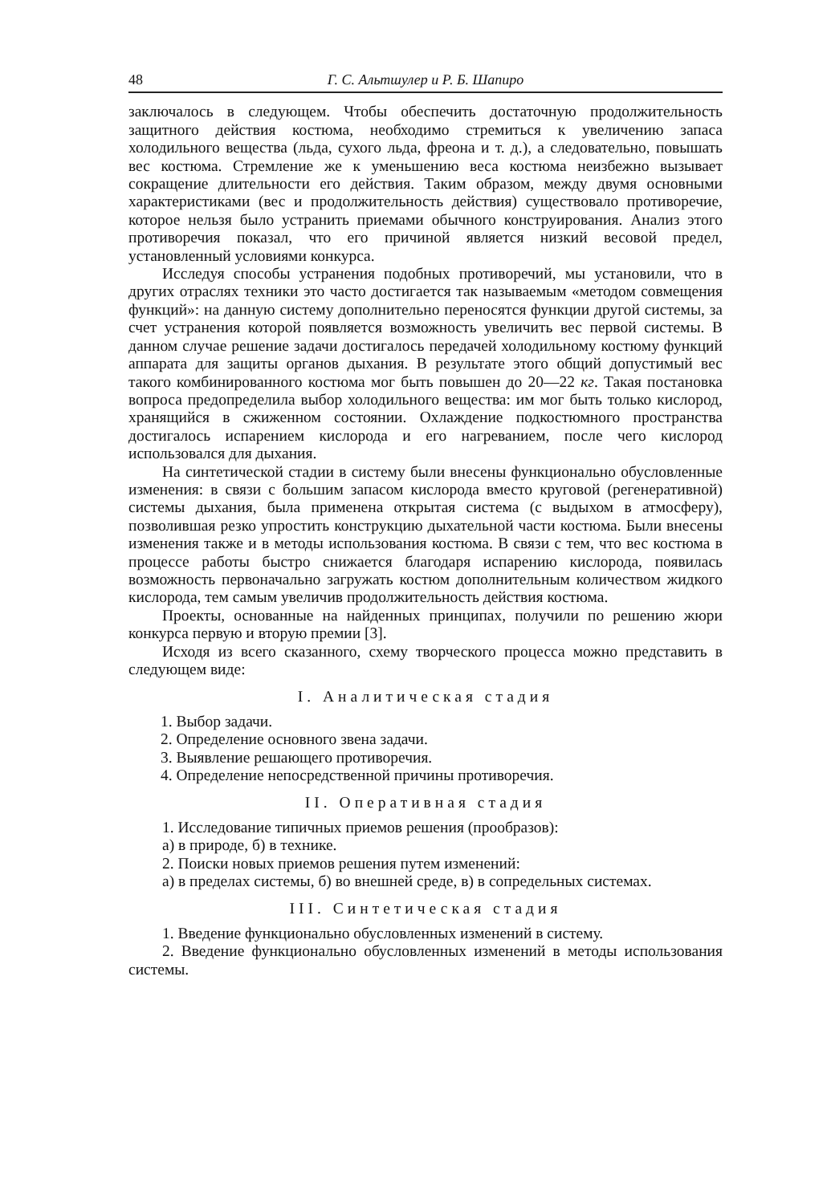48 Г. С. Альтшулер и Р. Б. Шапиро
заключалось в следующем. Чтобы обеспечить достаточную продолжительность защитного действия костюма, необходимо стремиться к увеличению запаса холодильного вещества (льда, сухого льда, фреона и т. д.), а следовательно, повышать вес костюма. Стремление же к уменьшению веса костюма неизбежно вызывает сокращение длительности его действия. Таким образом, между двумя основными характеристиками (вес и продолжительность действия) существовало противоречие, которое нельзя было устранить приемами обычного конструирования. Анализ этого противоречия показал, что его причиной является низкий весовой предел, установленный условиями конкурса.
Исследуя способы устранения подобных противоречий, мы установили, что в других отраслях техники это часто достигается так называемым «методом совмещения функций»: на данную систему дополнительно переносятся функции другой системы, за счет устранения которой появляется возможность увеличить вес первой системы. В данном случае решение задачи достигалось передачей холодильному костюму функций аппарата для защиты органов дыхания. В результате этого общий допустимый вес такого комбинированного костюма мог быть повышен до 20—22 кг. Такая постановка вопроса предопределила выбор холодильного вещества: им мог быть только кислород, хранящийся в сжиженном состоянии. Охлаждение подкостюмного пространства достигалось испарением кислорода и его нагреванием, после чего кислород использовался для дыхания.
На синтетической стадии в систему были внесены функционально обусловленные изменения: в связи с большим запасом кислорода вместо круговой (регенеративной) системы дыхания, была применена открытая система (с выдыхом в атмосферу), позволившая резко упростить конструкцию дыхательной части костюма. Были внесены изменения также и в методы использования костюма. В связи с тем, что вес костюма в процессе работы быстро снижается благодаря испарению кислорода, появилась возможность первоначально загружать костюм дополнительным количеством жидкого кислорода, тем самым увеличив продолжительность действия костюма.
Проекты, основанные на найденных принципах, получили по решению жюри конкурса первую и вторую премии [3].
Исходя из всего сказанного, схему творческого процесса можно представить в следующем виде:
I. Аналитическая стадия
1. Выбор задачи.
2. Определение основного звена задачи.
3. Выявление решающего противоречия.
4. Определение непосредственной причины противоречия.
II. Оперативная стадия
1. Исследование типичных приемов решения (прообразов):
а) в природе, б) в технике.
2. Поиски новых приемов решения путем изменений:
а) в пределах системы, б) во внешней среде, в) в сопредельных системах.
III. Синтетическая стадия
1. Введение функционально обусловленных изменений в систему.
2. Введение функционально обусловленных изменений в методы использования системы.